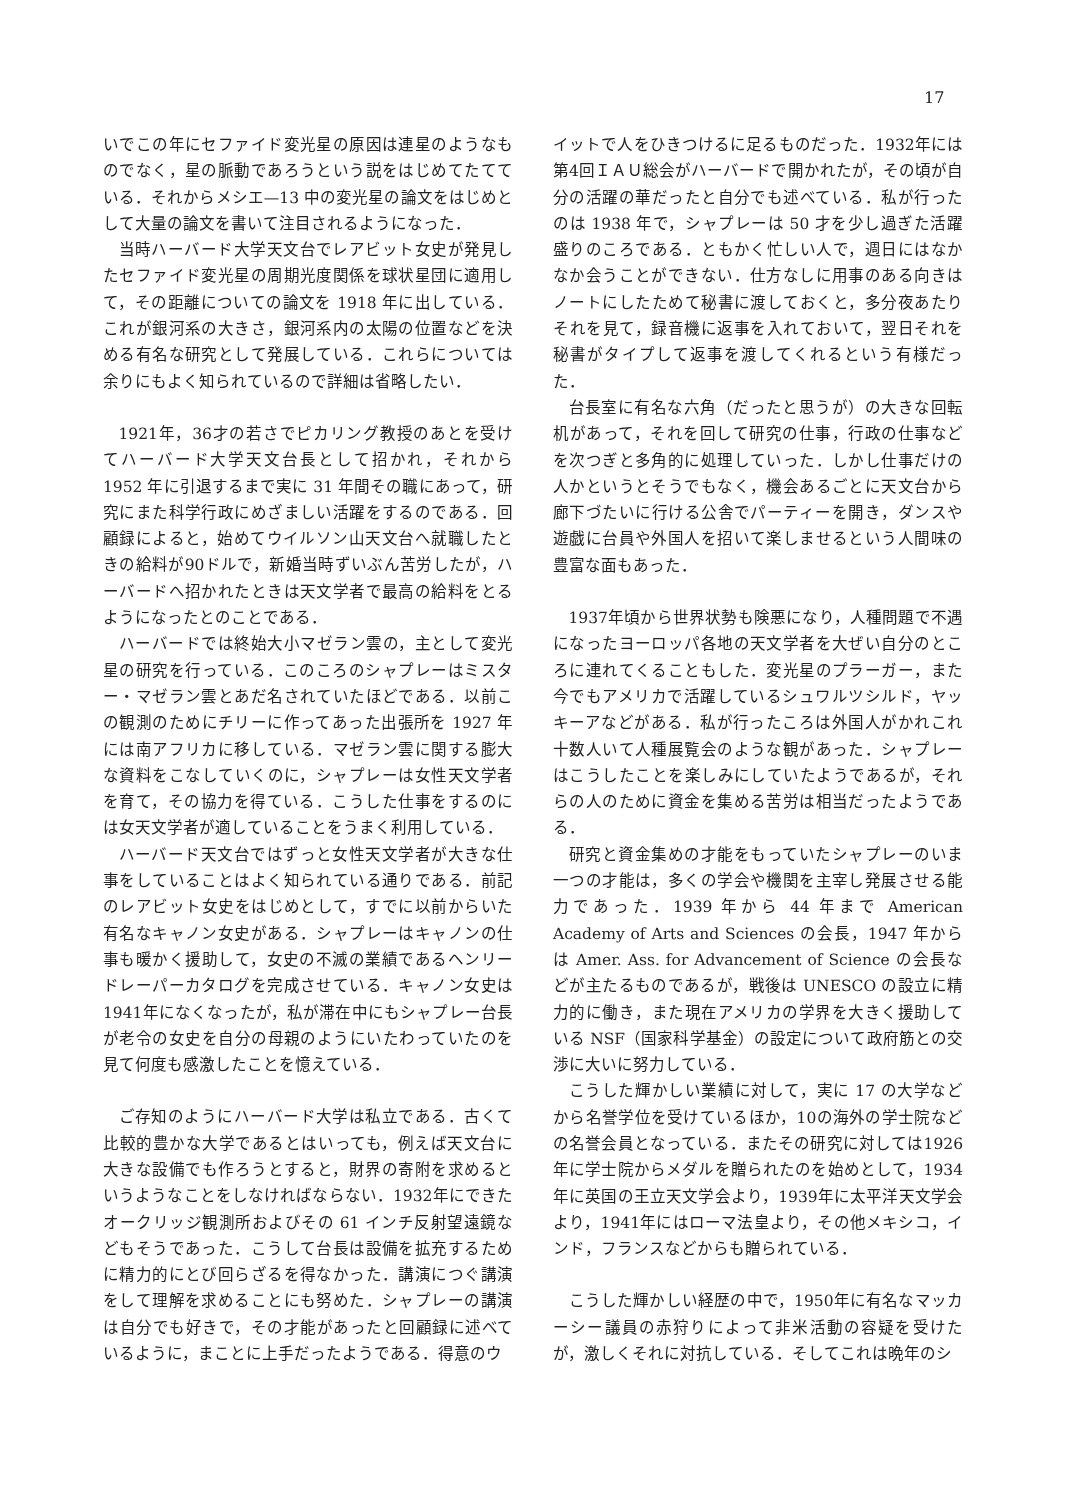17
いでこの年にセファイド変光星の原因は連星のようなものでなく，星の脈動であろうという説をはじめてたてている．それからメシエ—13 中の変光星の論文をはじめとして大量の論文を書いて注目されるようになった．
当時ハーバード大学天文台でレアビット女史が発見したセファイド変光星の周期光度関係を球状星団に適用して，その距離についての論文を 1918 年に出している．これが銀河系の大きさ，銀河系内の太陽の位置などを決める有名な研究として発展している．これらについては余りにもよく知られているので詳細は省略したい．
1921年，36才の若さでピカリング教授のあとを受けてハーバード大学天文台長として招かれ，それから 1952 年に引退するまで実に 31 年間その職にあって，研究にまた科学行政にめざましい活躍をするのである．回顧録によると，始めてウイルソン山天文台へ就職したときの給料が90ドルで，新婚当時ずいぶん苦労したが，ハーバードへ招かれたときは天文学者で最高の給料をとるようになったとのことである．
ハーバードでは終始大小マゼラン雲の，主として変光星の研究を行っている．このころのシャプレーはミスター・マゼラン雲とあだ名されていたほどである．以前この観測のためにチリーに作ってあった出張所を 1927 年には南アフリカに移している．マゼラン雲に関する膨大な資料をこなしていくのに，シャプレーは女性天文学者を育て，その協力を得ている．こうした仕事をするのには女天文学者が適していることをうまく利用している．
ハーバード天文台ではずっと女性天文学者が大きな仕事をしていることはよく知られている通りである．前記のレアビット女史をはじめとして，すでに以前からいた有名なキャノン女史がある．シャプレーはキャノンの仕事も暖かく援助して，女史の不滅の業績であるヘンリードレーパーカタログを完成させている．キャノン女史は1941年になくなったが，私が滞在中にもシャプレー台長が老令の女史を自分の母親のようにいたわっていたのを見て何度も感激したことを憶えている．
ご存知のようにハーバード大学は私立である．古くて比較的豊かな大学であるとはいっても，例えば天文台に大きな設備でも作ろうとすると，財界の寄附を求めるというようなことをしなければならない．1932年にできたオークリッジ観測所およびその 61 インチ反射望遠鏡などもそうであった．こうして台長は設備を拡充するために精力的にとび回らざるを得なかった．講演につぐ講演をして理解を求めることにも努めた．シャプレーの講演は自分でも好きで，その才能があったと回顧録に述べているように，まことに上手だったようである．得意のウ
イットで人をひきつけるに足るものだった．1932年には第4回ＩＡＵ総会がハーバードで開かれたが，その頃が自分の活躍の華だったと自分でも述べている．私が行ったのは 1938 年で，シャプレーは 50 才を少し過ぎた活躍盛りのころである．ともかく忙しい人で，週日にはなかなか会うことができない．仕方なしに用事のある向きはノートにしたためて秘書に渡しておくと，多分夜あたりそれを見て，録音機に返事を入れておいて，翌日それを秘書がタイプして返事を渡してくれるという有様だった．
台長室に有名な六角（だったと思うが）の大きな回転机があって，それを回して研究の仕事，行政の仕事などを次つぎと多角的に処理していった．しかし仕事だけの人かというとそうでもなく，機会あるごとに天文台から廊下づたいに行ける公舎でパーティーを開き，ダンスや遊戯に台員や外国人を招いて楽しませるという人間味の豊富な面もあった．
1937年頃から世界状勢も険悪になり，人種問題で不遇になったヨーロッパ各地の天文学者を大ぜい自分のところに連れてくることもした．変光星のプラーガー，また今でもアメリカで活躍しているシュワルツシルド，ヤッキーアなどがある．私が行ったころは外国人がかれこれ十数人いて人種展覧会のような観があった．シャプレーはこうしたことを楽しみにしていたようであるが，それらの人のために資金を集める苦労は相当だったようである．
研究と資金集めの才能をもっていたシャプレーのいま一つの才能は，多くの学会や機関を主宰し発展させる能力であった．1939 年から 44 年まで American Academy of Arts and Sciences の会長，1947 年からは Amer. Ass. for Advancement of Science の会長などが主たるものであるが，戦後は UNESCO の設立に精力的に働き，また現在アメリカの学界を大きく援助している NSF（国家科学基金）の設定について政府筋との交渉に大いに努力している．
こうした輝かしい業績に対して，実に 17 の大学などから名誉学位を受けているほか，10の海外の学士院などの名誉会員となっている．またその研究に対しては1926年に学士院からメダルを贈られたのを始めとして，1934年に英国の王立天文学会より，1939年に太平洋天文学会より，1941年にはローマ法皇より，その他メキシコ，インド，フランスなどからも贈られている．
こうした輝かしい経歴の中で，1950年に有名なマッカーシー議員の赤狩りによって非米活動の容疑を受けたが，激しくそれに対抗している．そしてこれは晩年のシ